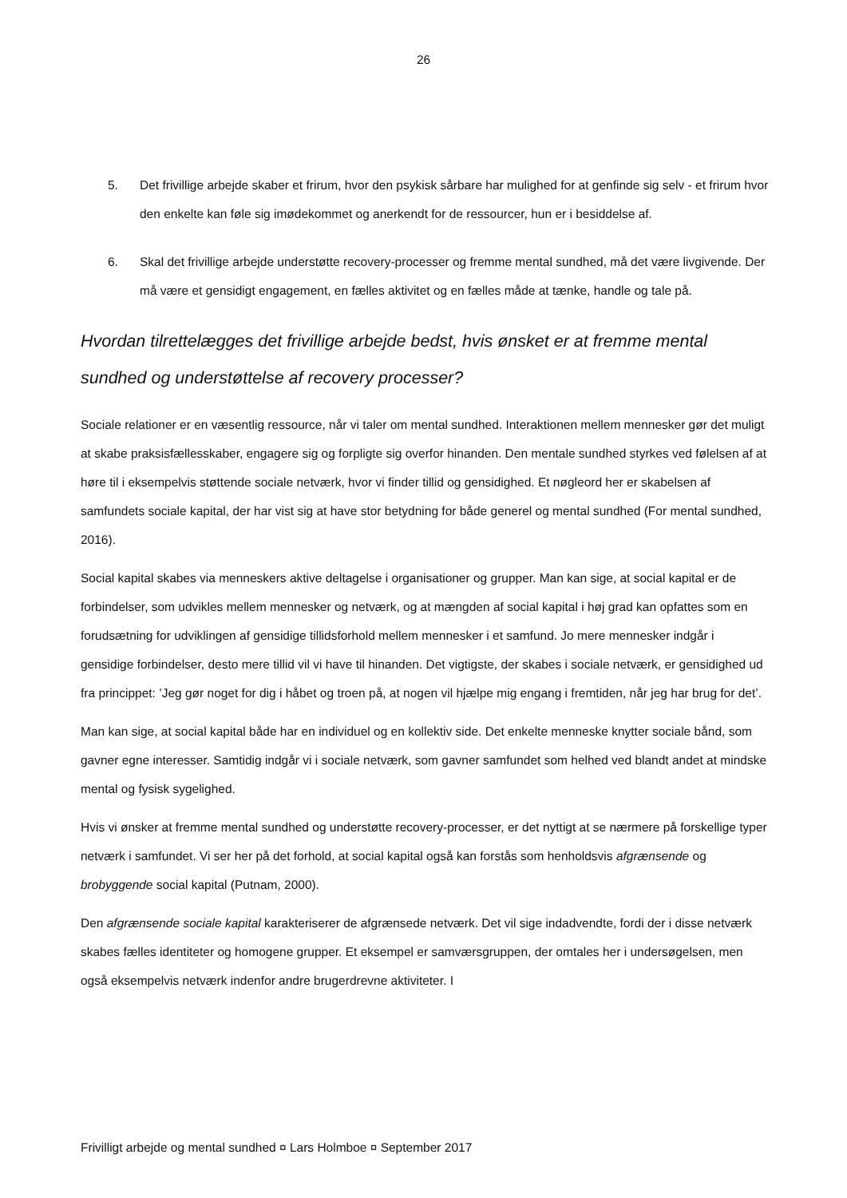26
5. Det frivillige arbejde skaber et frirum, hvor den psykisk sårbare har mulighed for at genfinde sig selv - et frirum hvor den enkelte kan føle sig imødekommet og anerkendt for de ressourcer, hun er i besiddelse af.
6. Skal det frivillige arbejde understøtte recovery-processer og fremme mental sundhed, må det være livgivende. Der må være et gensidigt engagement, en fælles aktivitet og en fælles måde at tænke, handle og tale på.
Hvordan tilrettelægges det frivillige arbejde bedst, hvis ønsket er at fremme mental sundhed og understøttelse af recovery processer?
Sociale relationer er en væsentlig ressource, når vi taler om mental sundhed. Interaktionen mellem mennesker gør det muligt at skabe praksisfællesskaber, engagere sig og forpligte sig overfor hinanden. Den mentale sundhed styrkes ved følelsen af at høre til i eksempelvis støttende sociale netværk, hvor vi finder tillid og gensidighed. Et nøgleord her er skabelsen af samfundets sociale kapital, der har vist sig at have stor betydning for både generel og mental sundhed (For mental sundhed, 2016).
Social kapital skabes via menneskers aktive deltagelse i organisationer og grupper. Man kan sige, at social kapital er de forbindelser, som udvikles mellem mennesker og netværk, og at mængden af social kapital i høj grad kan opfattes som en forudsætning for udviklingen af gensidige tillidsforhold mellem mennesker i et samfund. Jo mere mennesker indgår i gensidige forbindelser, desto mere tillid vil vi have til hinanden. Det vigtigste, der skabes i sociale netværk, er gensidighed ud fra princippet: ’Jeg gør noget for dig i håbet og troen på, at nogen vil hjælpe mig engang i fremtiden, når jeg har brug for det’.
Man kan sige, at social kapital både har en individuel og en kollektiv side. Det enkelte menneske knytter sociale bånd, som gavner egne interesser. Samtidig indgår vi i sociale netværk, som gavner samfundet som helhed ved blandt andet at mindske mental og fysisk sygelighed.
Hvis vi ønsker at fremme mental sundhed og understøtte recovery-processer, er det nyttigt at se nærmere på forskellige typer netværk i samfundet. Vi ser her på det forhold, at social kapital også kan forstås som henholdsvis afgrænsende og brobyggende social kapital (Putnam, 2000).
Den afgrænsende sociale kapital karakteriserer de afgrænsede netværk. Det vil sige indadvendte, fordi der i disse netværk skabes fælles identiteter og homogene grupper. Et eksempel er samværsgruppen, der omtales her i undersøgelsen, men også eksempelvis netværk indenfor andre brugerdrevne aktiviteter. I
Frivilligt arbejde og mental sundhed ¤ Lars Holmboe ¤ September 2017